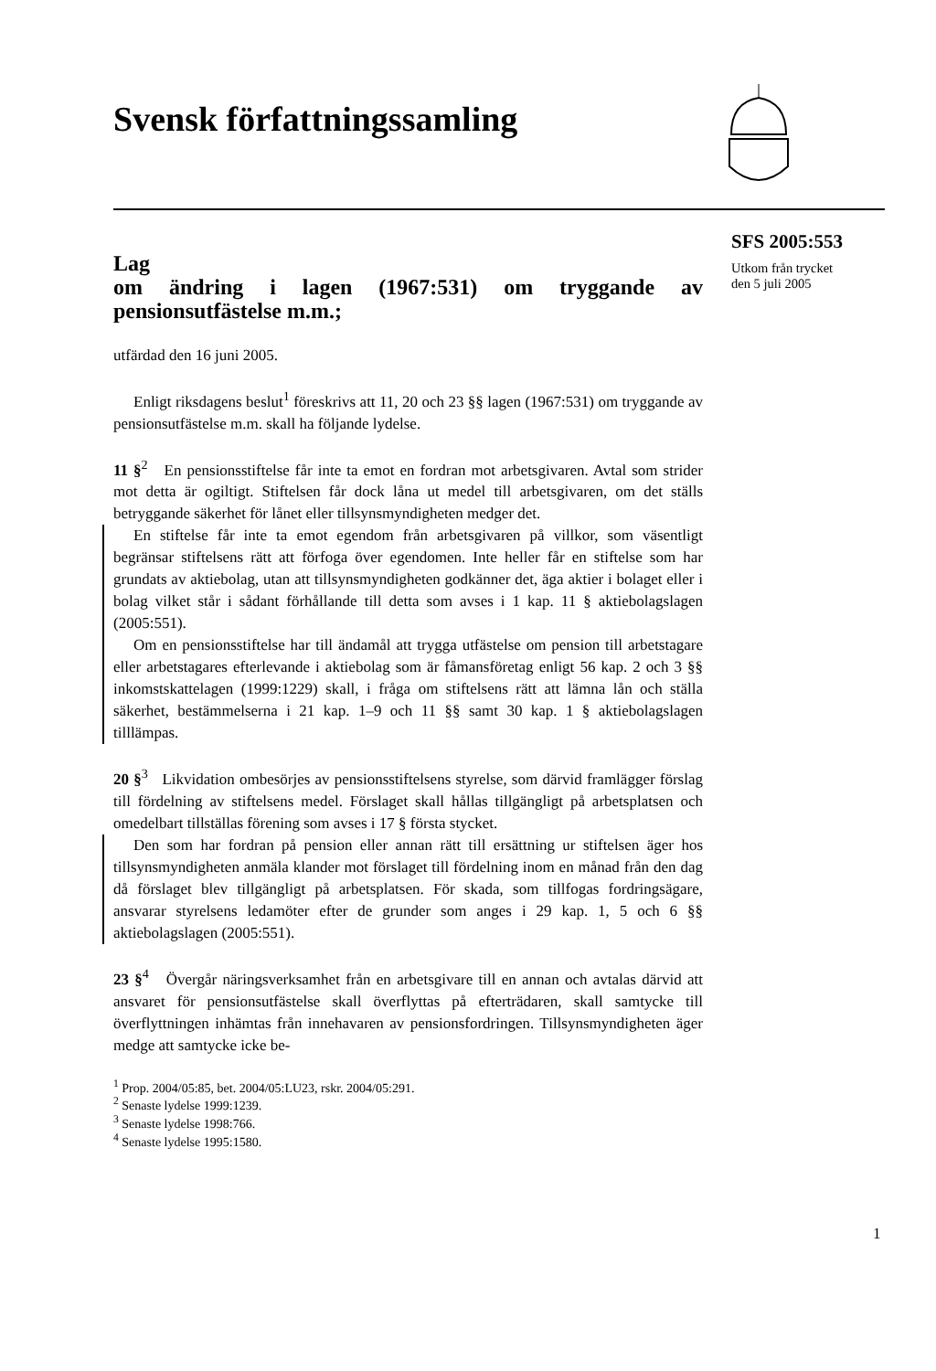Svensk författningssamling
SFS 2005:553
Utkom från trycket
den 5 juli 2005
Lag
om ändring i lagen (1967:531) om tryggande av pensionsutfästelse m.m.;
utfärdad den 16 juni 2005.
Enligt riksdagens beslut<sup>1</sup> föreskrivs att 11, 20 och 23 §§ lagen (1967:531) om tryggande av pensionsutfästelse m.m. skall ha följande lydelse.
11 §<sup>2</sup> En pensionsstiftelse får inte ta emot en fordran mot arbetsgivaren. Avtal som strider mot detta är ogiltigt. Stiftelsen får dock låna ut medel till arbetsgivaren, om det ställs betryggande säkerhet för lånet eller tillsynsmyndigheten medger det.
En stiftelse får inte ta emot egendom från arbetsgivaren på villkor, som väsentligt begränsar stiftelsens rätt att förfoga över egendomen. Inte heller får en stiftelse som har grundats av aktiebolag, utan att tillsynsmyndigheten godkänner det, äga aktier i bolaget eller i bolag vilket står i sådant förhållande till detta som avses i 1 kap. 11 § aktiebolagslagen (2005:551).
Om en pensionsstiftelse har till ändamål att trygga utfästelse om pension till arbetstagare eller arbetstagares efterlevande i aktiebolag som är fåmansföretag enligt 56 kap. 2 och 3 §§ inkomstskattelagen (1999:1229) skall, i fråga om stiftelsens rätt att lämna lån och ställa säkerhet, bestämmelserna i 21 kap. 1–9 och 11 §§ samt 30 kap. 1 § aktiebolagslagen tilllämpas.
20 §<sup>3</sup> Likvidation ombesörjes av pensionsstiftelsens styrelse, som därvid framlägger förslag till fördelning av stiftelsens medel. Förslaget skall hållas tillgängligt på arbetsplatsen och omedelbart tillställas förening som avses i 17 § första stycket.
Den som har fordran på pension eller annan rätt till ersättning ur stiftelsen äger hos tillsynsmyndigheten anmäla klander mot förslaget till fördelning inom en månad från den dag då förslaget blev tillgängligt på arbetsplatsen. För skada, som tillfogas fordringsägare, ansvarar styrelsens ledamöter efter de grunder som anges i 29 kap. 1, 5 och 6 §§ aktiebolagslagen (2005:551).
23 §<sup>4</sup> Övergår näringsverksamhet från en arbetsgivare till en annan och avtalas därvid att ansvaret för pensionsutfästelse skall överflyttas på efterträdaren, skall samtycke till överflyttningen inhämtas från innehavaren av pensionsfordringen. Tillsynsmyndigheten äger medge att samtycke icke be-
<sup>1</sup> Prop. 2004/05:85, bet. 2004/05:LU23, rskr. 2004/05:291.
<sup>2</sup> Senaste lydelse 1999:1239.
<sup>3</sup> Senaste lydelse 1998:766.
<sup>4</sup> Senaste lydelse 1995:1580.
1